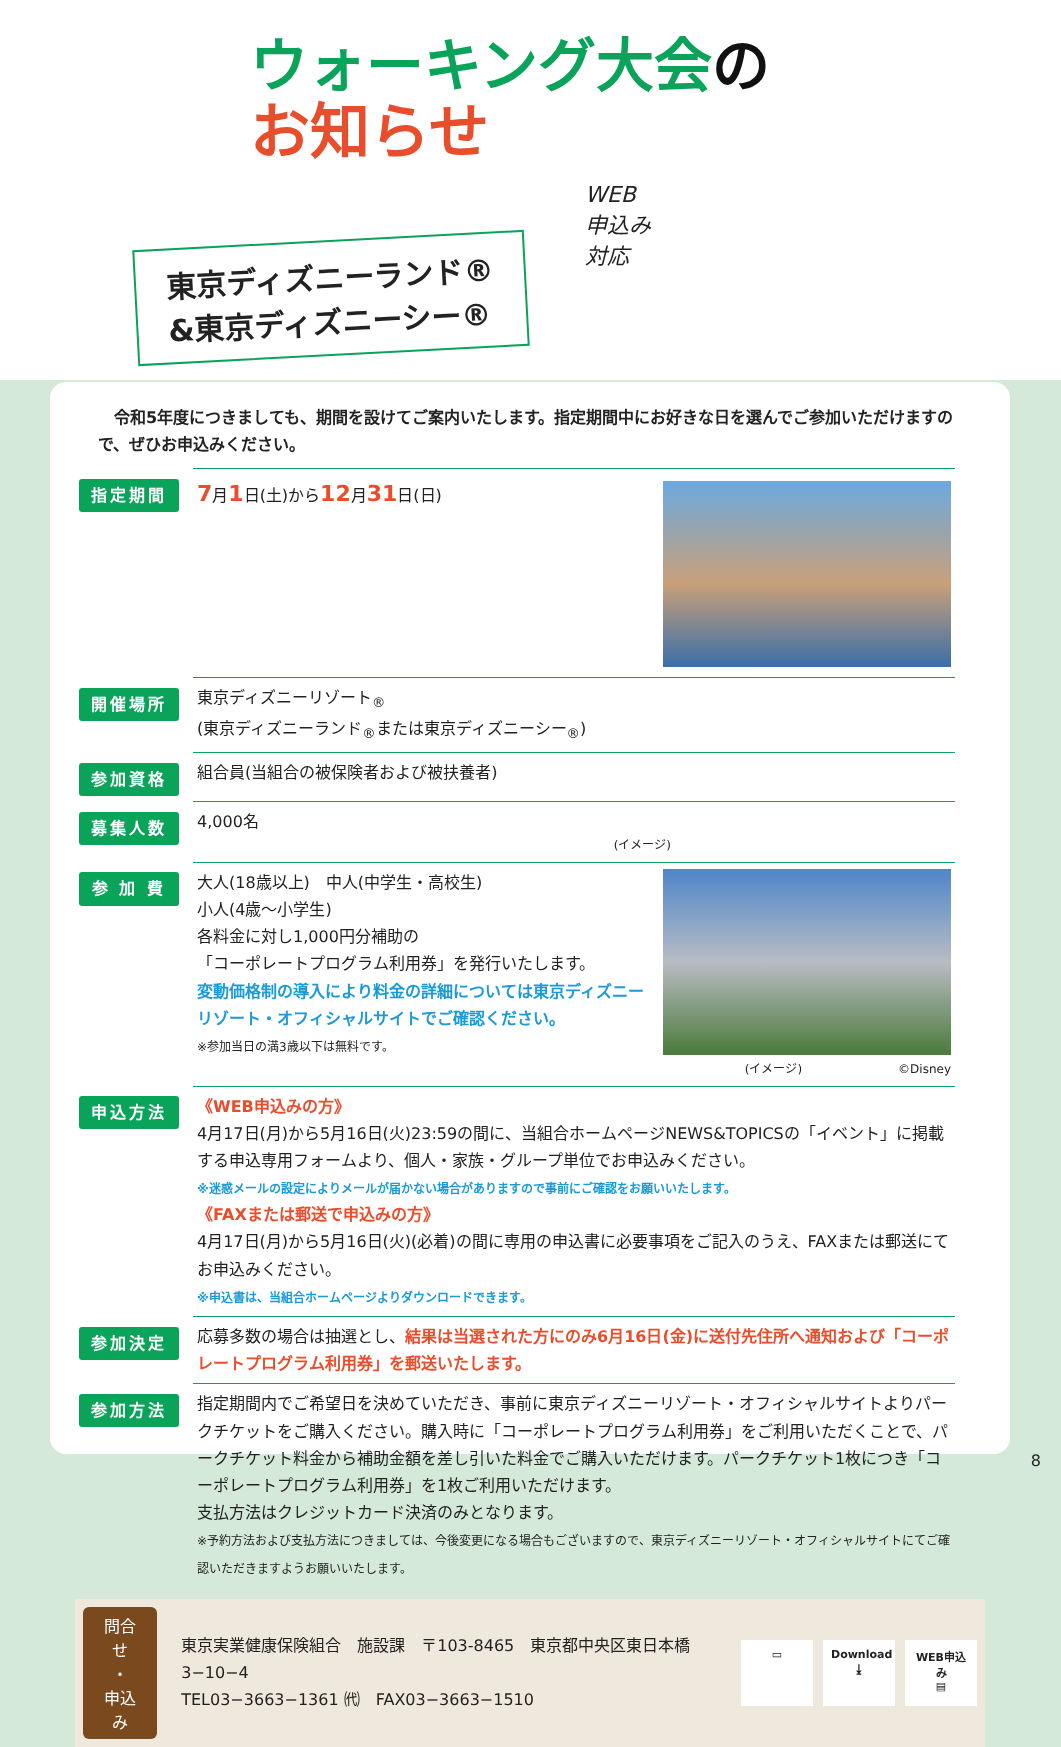ウォーキング大会の
お知らせ
WEB
申込み
対応
東京ディズニーランド®
&東京ディズニーシー®
　令和5年度につきましても、期間を設けてご案内いたします。指定期間中にお好きな日を選んでご参加いただけますので、ぜひお申込みください。
| 指定期間 | 7 月 1 日(土)から 12 月 31 日(日) |
| 開催場所 | 東京ディズニーリゾート<sub>®</sub> (東京ディズニーランド<sub>®</sub>または東京ディズニーシー<sub>®</sub>) |
| 参加資格 | 組合員(当組合の被保険者および被扶養者) |
| 募集人数 | 4,000名 (イメージ) |
| 参 加 費 | 大人(18歳以上) 中人(中学生・高校生) 小人(4歳〜小学生) 各料金に対し1,000円分補助の 「コーポレートプログラム利用券」を発行いたします。 変動価格制の導入により料金の詳細については東京ディズニーリゾート・オフィシャルサイトでご確認ください。 ※参加当日の満3歳以下は無料です。 (イメージ) ©Disney |
| 申込方法 | 《WEB申込みの方》 4月17日(月)から5月16日(火)23:59の間に、当組合ホームページNEWS&TOPICSの「イベント」に掲載する申込専用フォームより、個人・家族・グループ単位でお申込みください。 ※迷惑メールの設定によりメールが届かない場合がありますので事前にご確認をお願いいたします。 《FAXまたは郵送で申込みの方》 4月17日(月)から5月16日(火)(必着)の間に専用の申込書に必要事項をご記入のうえ、FAXまたは郵送にてお申込みください。 ※申込書は、当組合ホームページよりダウンロードできます。 |
| 参加決定 | 応募多数の場合は抽選とし、 結果は当選された方にのみ6月16日(金)に送付先住所へ通知および「コーポレートプログラム利用券」を郵送いたします。 |
| 参加方法 | 指定期間内でご希望日を決めていただき、事前に東京ディズニーリゾート・オフィシャルサイトよりパークチケットをご購入ください。購入時に「コーポレートプログラム利用券」をご利用いただくことで、パークチケット料金から補助金額を差し引いた料金でご購入いただけます。パークチケット1枚につき「コーポレートプログラム利用券」を1枚ご利用いただけます。 支払方法はクレジットカード決済のみとなります。 ※予約方法および支払方法につきましては、今後変更になる場合もございますので、東京ディズニーリゾート・オフィシャルサイトにてご確認いただきますようお願いいたします。 |
問合せ
・
申込み
東京実業健康保険組合　施設課　〒103-8465　東京都中央区東日本橋 3−10−4
TEL03−3663−1361 ㈹　FAX03−3663−1510
▭ Download
⤓
WEB申込み
▤
8